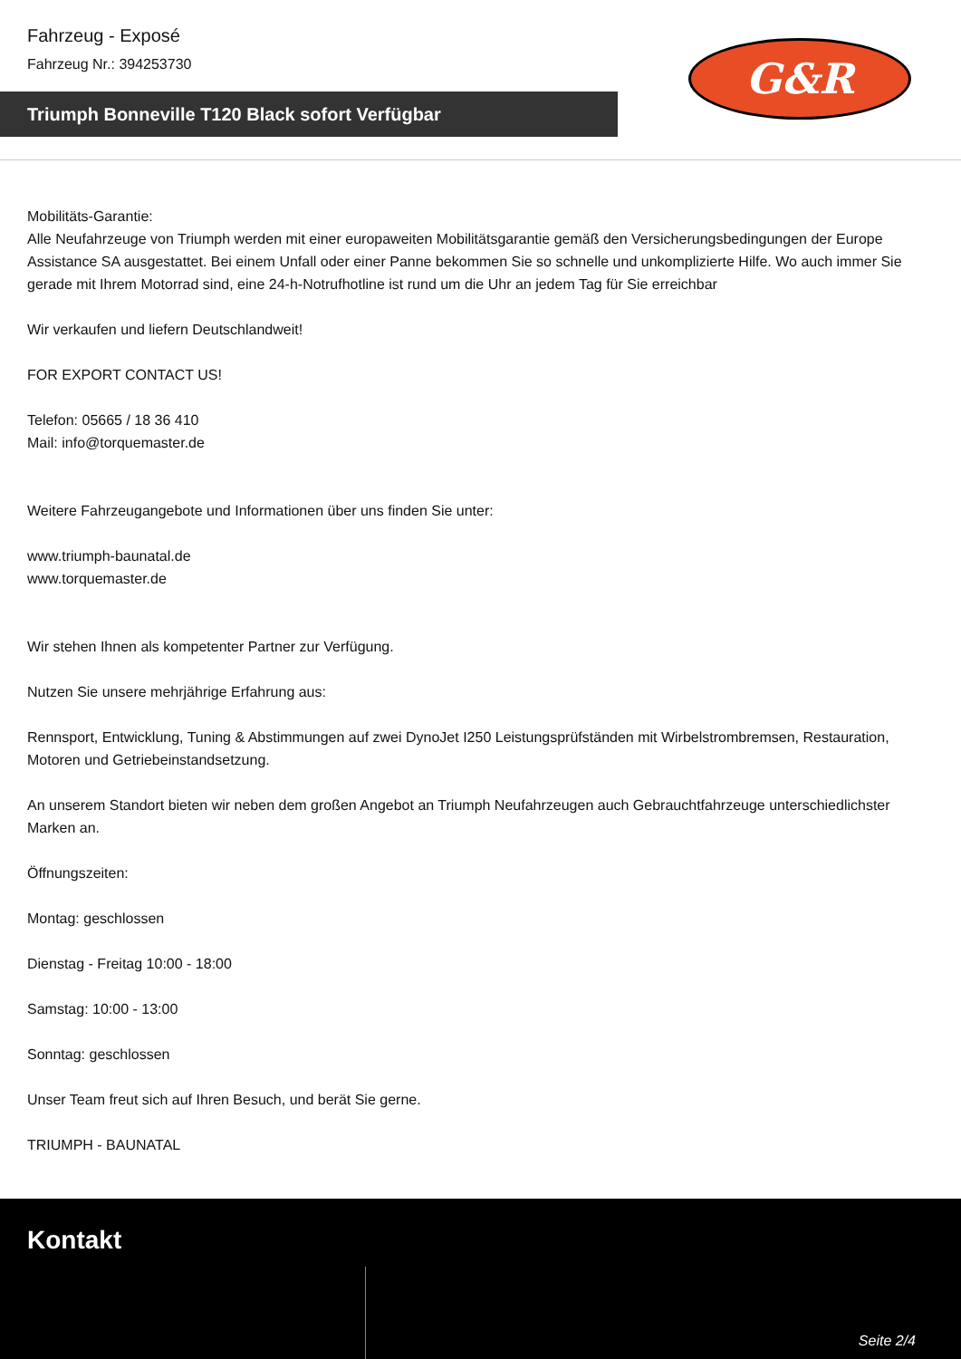Fahrzeug - Exposé
Fahrzeug Nr.: 394253730
Triumph Bonneville T120 Black sofort Verfügbar
G&R
Mobilitäts-Garantie:
Alle Neufahrzeuge von Triumph werden mit einer europaweiten Mobilitätsgarantie gemäß den Versicherungsbedingungen der Europe Assistance SA ausgestattet. Bei einem Unfall oder einer Panne bekommen Sie so schnelle und unkomplizierte Hilfe. Wo auch immer Sie gerade mit Ihrem Motorrad sind, eine 24-h-Notrufhotline ist rund um die Uhr an jedem Tag für Sie erreichbar
Wir verkaufen und liefern Deutschlandweit!
FOR EXPORT CONTACT US!
Telefon: 05665 / 18 36 410
Mail: info@torquemaster.de
Weitere Fahrzeugangebote und Informationen über uns finden Sie unter:
www.triumph-baunatal.de
www.torquemaster.de
Wir stehen Ihnen als kompetenter Partner zur Verfügung.
Nutzen Sie unsere mehrjährige Erfahrung aus:
Rennsport, Entwicklung, Tuning & Abstimmungen auf zwei DynoJet I250 Leistungsprüfständen mit Wirbelstrombremsen, Restauration, Motoren und Getriebeinstandsetzung.
An unserem Standort bieten wir neben dem großen Angebot an Triumph Neufahrzeugen auch Gebrauchtfahrzeuge unterschiedlichster Marken an.
Öffnungszeiten:
Montag: geschlossen
Dienstag - Freitag 10:00 - 18:00
Samstag: 10:00 - 13:00
Sonntag: geschlossen
Unser Team freut sich auf Ihren Besuch, und berät Sie gerne.
TRIUMPH - BAUNATAL
Kontakt
Seite 2/4